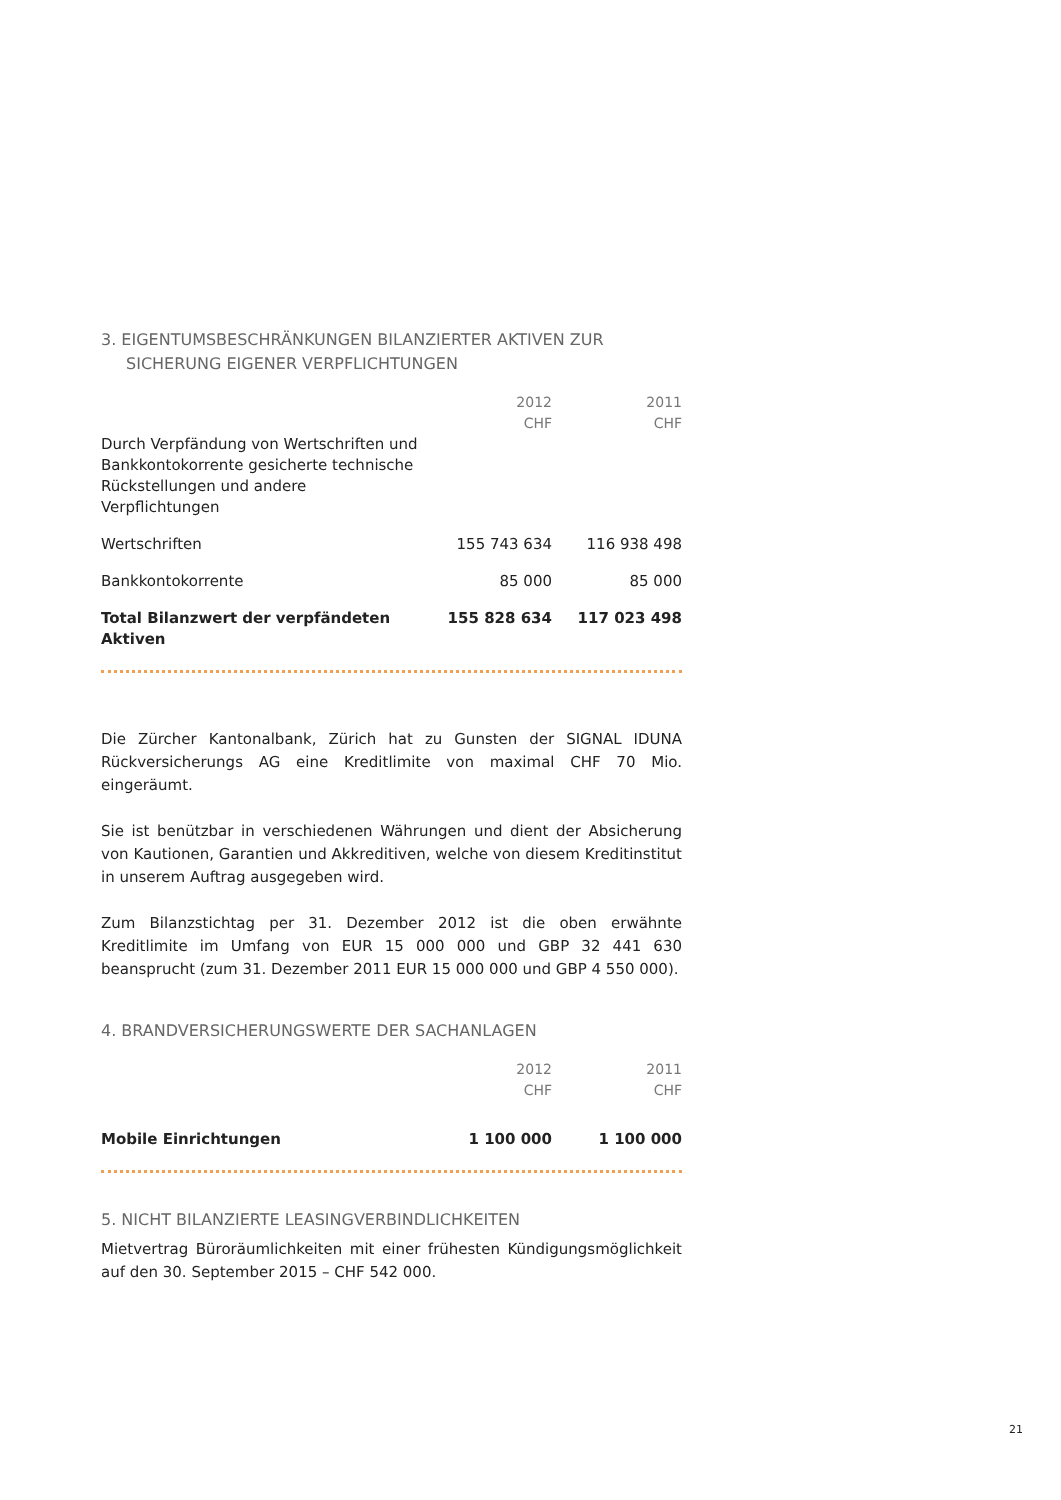3. EIGENTUMSBESCHRÄNKUNGEN BILANZIERTER AKTIVEN ZUR SICHERUNG EIGENER VERPFLICHTUNGEN
| | 2012 CHF | 2011 CHF |
| --- | --- | --- |
| Durch Verpfändung von Wertschriften und Bankkontokorrente gesicherte technische Rückstellungen und andere Verpflichtungen | | |
| Wertschriften | 155 743 634 | 116 938 498 |
| Bankkontokorrente | 85 000 | 85 000 |
| Total Bilanzwert der verpfändeten Aktiven | 155 828 634 | 117 023 498 |
Die Zürcher Kantonalbank, Zürich hat zu Gunsten der SIGNAL IDUNA Rückversicherungs AG eine Kreditlimite von maximal CHF 70 Mio. eingeräumt.
Sie ist benützbar in verschiedenen Währungen und dient der Absicherung von Kautionen, Garantien und Akkreditiven, welche von diesem Kreditinstitut in unserem Auftrag ausgegeben wird.
Zum Bilanzstichtag per 31. Dezember 2012 ist die oben erwähnte Kreditlimite im Umfang von EUR 15 000 000 und GBP 32 441 630 beansprucht (zum 31. Dezember 2011 EUR 15 000 000 und GBP 4 550 000).
4. BRANDVERSICHERUNGSWERTE DER SACHANLAGEN
| | 2012 CHF | 2011 CHF |
| --- | --- | --- |
| Mobile Einrichtungen | 1 100 000 | 1 100 000 |
5. NICHT BILANZIERTE LEASINGVERBINDLICHKEITEN
Mietvertrag Büroräumlichkeiten mit einer frühesten Kündigungsmöglichkeit auf den 30. September 2015 – CHF 542 000.
21